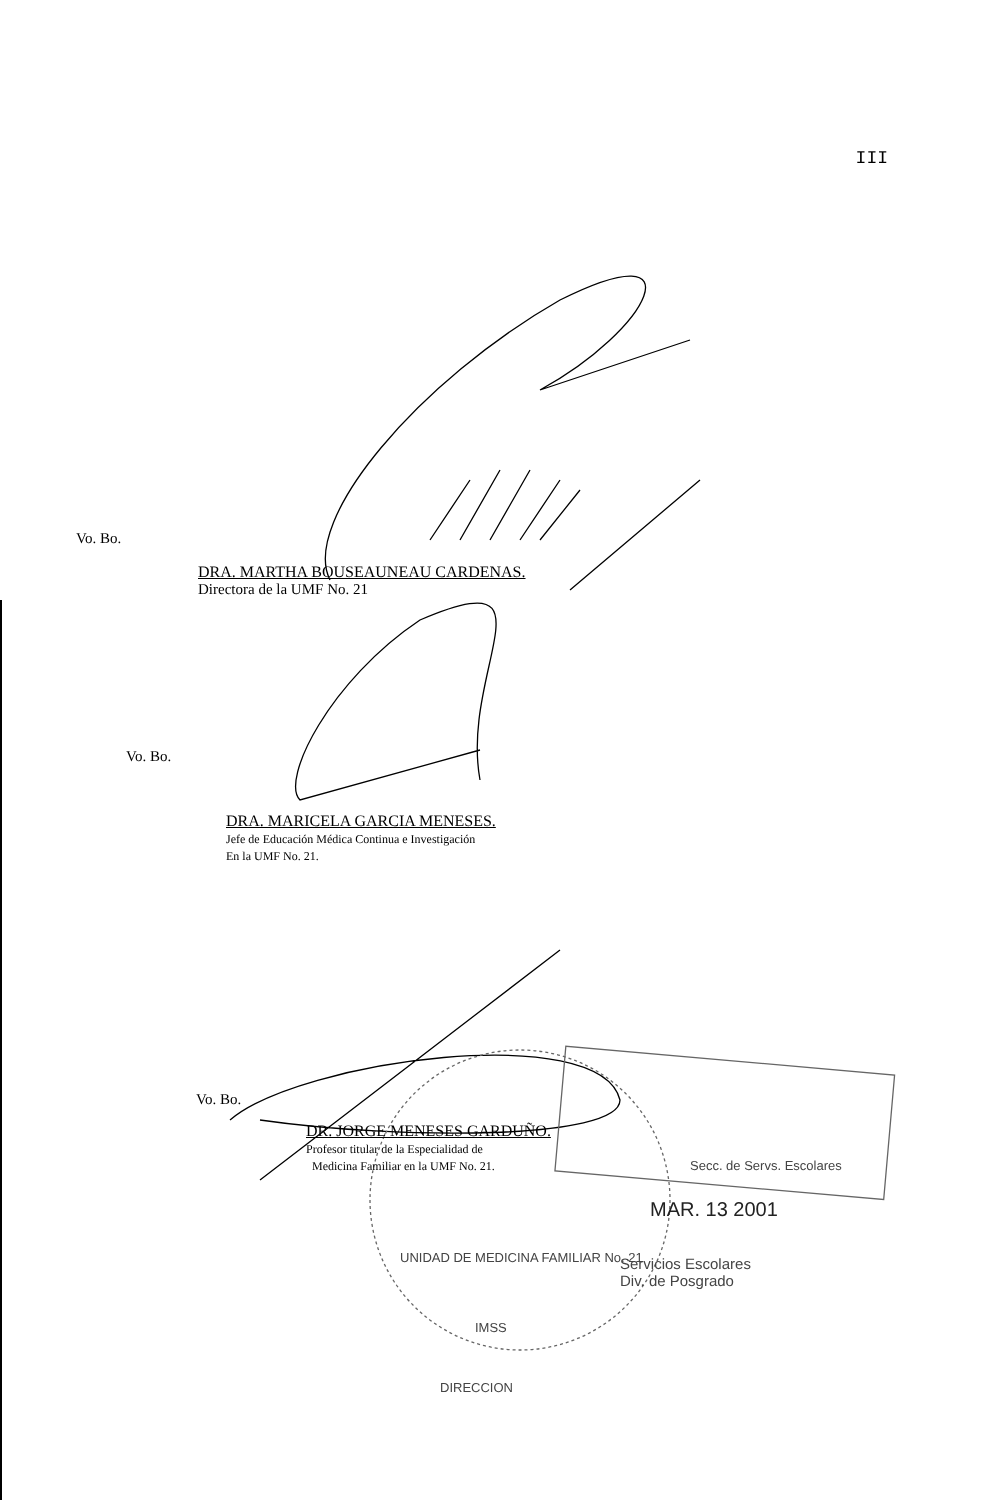III
Vo. Bo.
DRA. MARTHA BOUSEAUNEAU CARDENAS.
Directora de la UMF No. 21
Vo. Bo.
DRA. MARICELA GARCIA MENESES.
Jefe de Educación Médica Continua e Investigación
En la UMF No. 21.
Vo. Bo.
DR. JORGE MENESES GARDUÑO.
Profesor titular de la Especialidad de
Medicina Familiar en la UMF No. 21.
Secc. de Servs. Escolares
MAR. 13 2001
Servicios Escolares
Div. de Posgrado
UNIDAD DE MEDICINA FAMILIAR No. 21
IMSS
DIRECCION